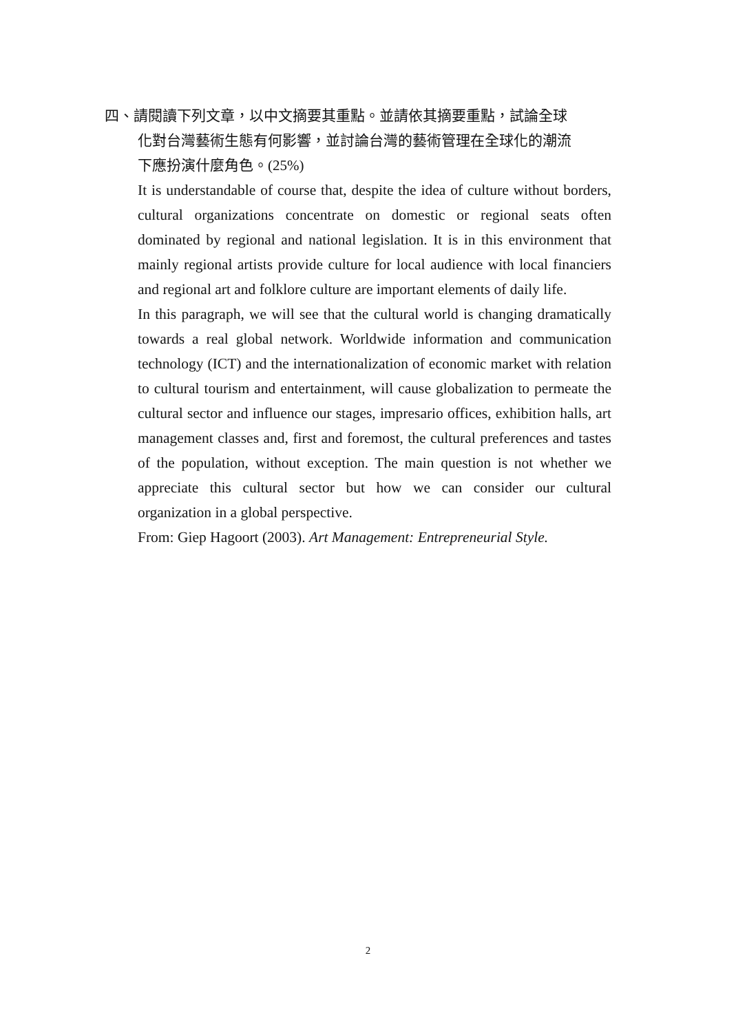四、請閱讀下列文章，以中文摘要其重點。並請依其摘要重點，試論全球
化對台灣藝術生態有何影響，並討論台灣的藝術管理在全球化的潮流
下應扮演什麼角色。(25%)
It is understandable of course that, despite the idea of culture without borders, cultural organizations concentrate on domestic or regional seats often dominated by regional and national legislation. It is in this environment that mainly regional artists provide culture for local audience with local financiers and regional art and folklore culture are important elements of daily life.
In this paragraph, we will see that the cultural world is changing dramatically towards a real global network. Worldwide information and communication technology (ICT) and the internationalization of economic market with relation to cultural tourism and entertainment, will cause globalization to permeate the cultural sector and influence our stages, impresario offices, exhibition halls, art management classes and, first and foremost, the cultural preferences and tastes of the population, without exception. The main question is not whether we appreciate this cultural sector but how we can consider our cultural organization in a global perspective.
From: Giep Hagoort (2003). Art Management: Entrepreneurial Style.
2